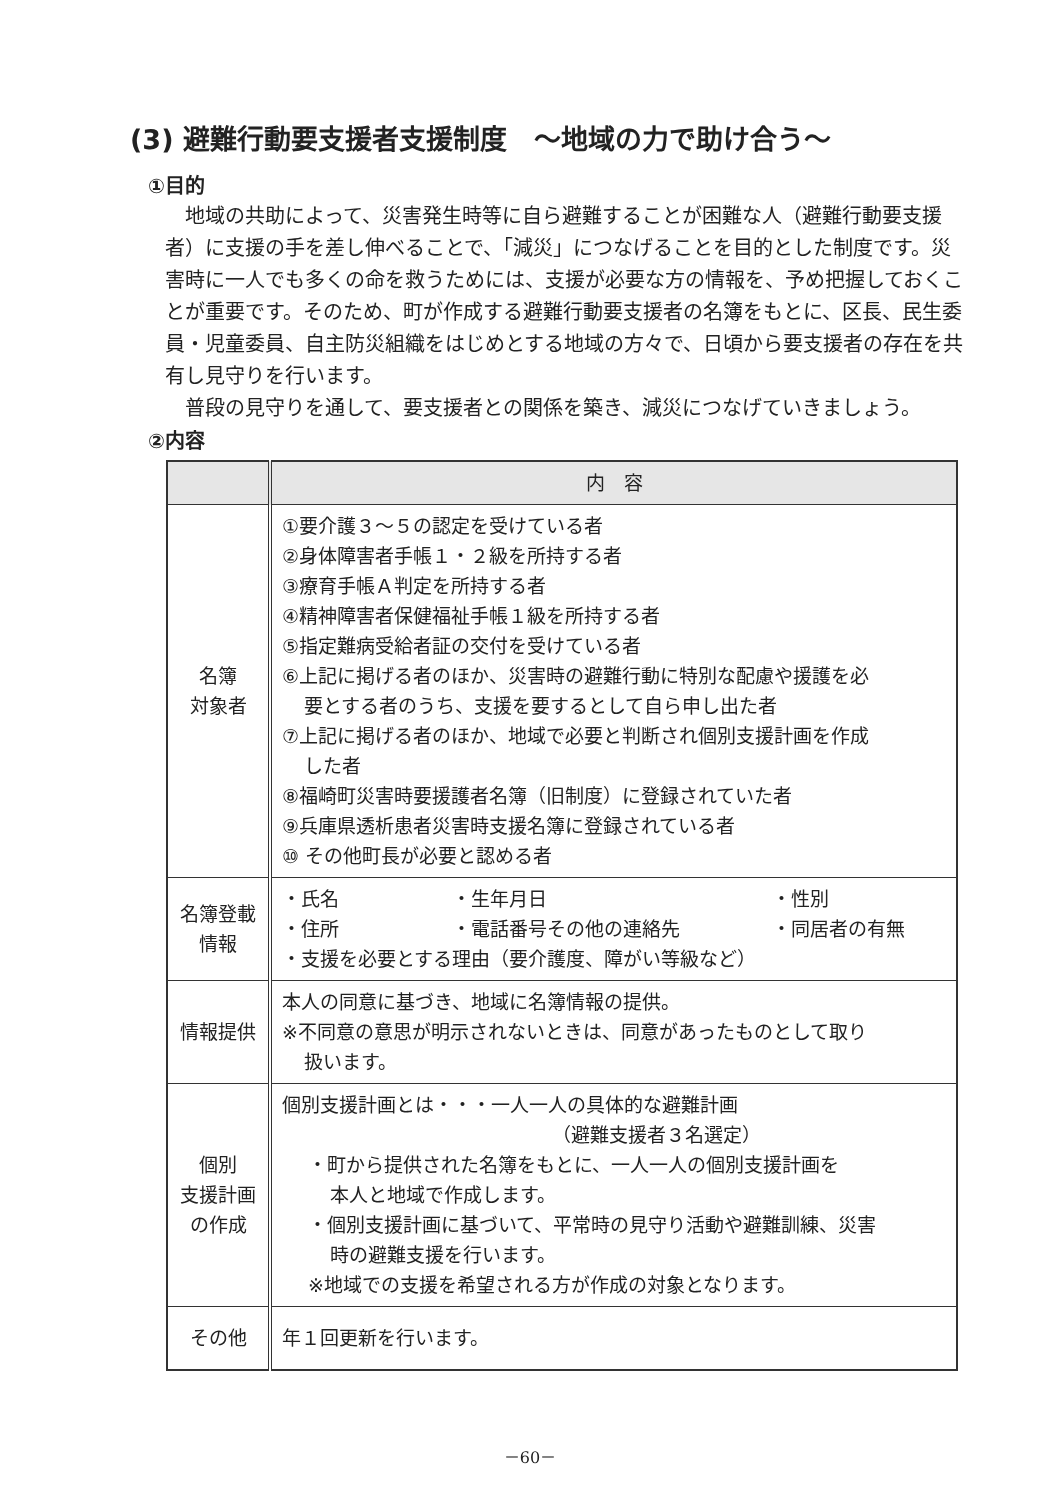(3) 避難行動要支援者支援制度　～地域の力で助け合う～
①目的
　地域の共助によって、災害発生時等に自ら避難することが困難な人（避難行動要支援者）に支援の手を差し伸べることで、「減災」につなげることを目的とした制度です。災害時に一人でも多くの命を救うためには、支援が必要な方の情報を、予め把握しておくことが重要です。そのため、町が作成する避難行動要支援者の名簿をもとに、区長、民生委員・児童委員、自主防災組織をはじめとする地域の方々で、日頃から要支援者の存在を共有し見守りを行います。
　普段の見守りを通して、要支援者との関係を築き、減災につなげていきましょう。
②内容
| | 内 容 |
| --- | --- |
| 名簿 対象者 | ①要介護３～５の認定を受けている者 ②身体障害者手帳１・２級を所持する者 ③療育手帳Ａ判定を所持する者 ④精神障害者保健福祉手帳１級を所持する者 ⑤指定難病受給者証の交付を受けている者 ⑥上記に掲げる者のほか、災害時の避難行動に特別な配慮や援護を必 要とする者のうち、支援を要するとして自ら申し出た者 ⑦上記に掲げる者のほか、地域で必要と判断され個別支援計画を作成 した者 ⑧福崎町災害時要援護者名簿（旧制度）に登録されていた者 ⑨兵庫県透析患者災害時支援名簿に登録されている者 ⑩ その他町長が必要と認める者 |
| 名簿登載 情報 | ・氏名 ・生年月日 ・性別 ・住所 ・電話番号その他の連絡先 ・同居者の有無 ・支援を必要とする理由（要介護度、障がい等級など） |
| 情報提供 | 本人の同意に基づき、地域に名簿情報の提供。 ※不同意の意思が明示されないときは、同意があったものとして取り 扱います。 |
| 個別 支援計画 の作成 | 個別支援計画とは・・・一人一人の具体的な避難計画 （避難支援者３名選定） ・町から提供された名簿をもとに、一人一人の個別支援計画を 本人と地域で作成します。 ・個別支援計画に基づいて、平常時の見守り活動や避難訓練、災害 時の避難支援を行います。 ※地域での支援を希望される方が作成の対象となります。 |
| その他 | 年１回更新を行います。 |
－60－